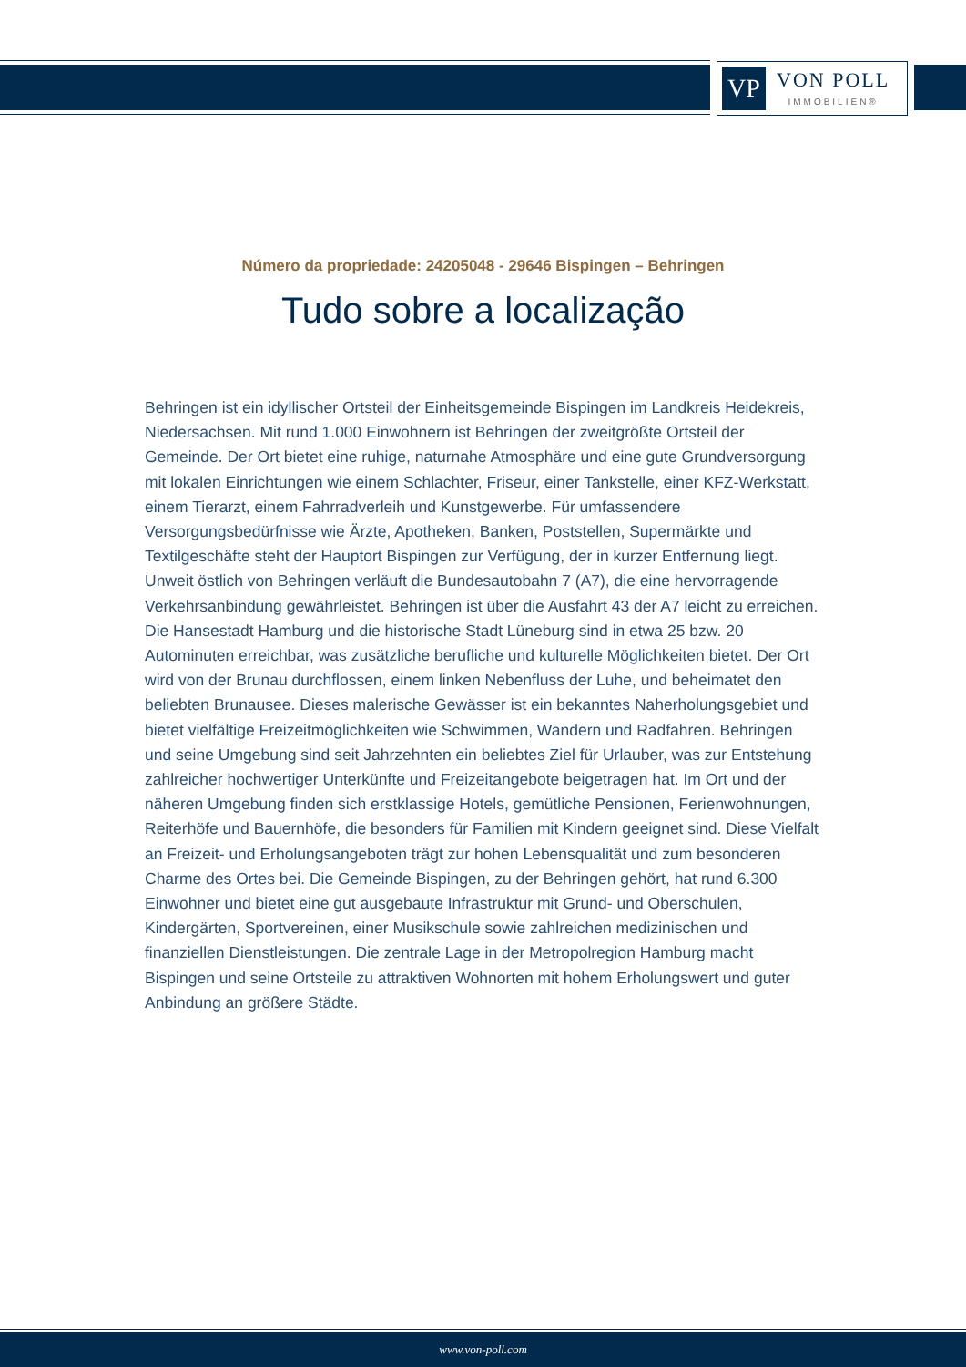VP
VON POLL
IMMOBILIEN®
Número da propriedade: 24205048 - 29646 Bispingen – Behringen
Tudo sobre a localização
Behringen ist ein idyllischer Ortsteil der Einheitsgemeinde Bispingen im Landkreis Heidekreis, Niedersachsen. Mit rund 1.000 Einwohnern ist Behringen der zweitgrößte Ortsteil der Gemeinde. Der Ort bietet eine ruhige, naturnahe Atmosphäre und eine gute Grundversorgung mit lokalen Einrichtungen wie einem Schlachter, Friseur, einer Tankstelle, einer KFZ-Werkstatt, einem Tierarzt, einem Fahrradverleih und Kunstgewerbe. Für umfassendere Versorgungsbedürfnisse wie Ärzte, Apotheken, Banken, Poststellen, Supermärkte und Textilgeschäfte steht der Hauptort Bispingen zur Verfügung, der in kurzer Entfernung liegt. Unweit östlich von Behringen verläuft die Bundesautobahn 7 (A7), die eine hervorragende Verkehrsanbindung gewährleistet. Behringen ist über die Ausfahrt 43 der A7 leicht zu erreichen. Die Hansestadt Hamburg und die historische Stadt Lüneburg sind in etwa 25 bzw. 20 Autominuten erreichbar, was zusätzliche berufliche und kulturelle Möglichkeiten bietet. Der Ort wird von der Brunau durchflossen, einem linken Nebenfluss der Luhe, und beheimatet den beliebten Brunausee. Dieses malerische Gewässer ist ein bekanntes Naherholungsgebiet und bietet vielfältige Freizeitmöglichkeiten wie Schwimmen, Wandern und Radfahren. Behringen und seine Umgebung sind seit Jahrzehnten ein beliebtes Ziel für Urlauber, was zur Entstehung zahlreicher hochwertiger Unterkünfte und Freizeitangebote beigetragen hat. Im Ort und der näheren Umgebung finden sich erstklassige Hotels, gemütliche Pensionen, Ferienwohnungen, Reiterhöfe und Bauernhöfe, die besonders für Familien mit Kindern geeignet sind. Diese Vielfalt an Freizeit- und Erholungsangeboten trägt zur hohen Lebensqualität und zum besonderen Charme des Ortes bei. Die Gemeinde Bispingen, zu der Behringen gehört, hat rund 6.300 Einwohner und bietet eine gut ausgebaute Infrastruktur mit Grund- und Oberschulen, Kindergärten, Sportvereinen, einer Musikschule sowie zahlreichen medizinischen und finanziellen Dienstleistungen. Die zentrale Lage in der Metropolregion Hamburg macht Bispingen und seine Ortsteile zu attraktiven Wohnorten mit hohem Erholungswert und guter Anbindung an größere Städte.
www.von-poll.com